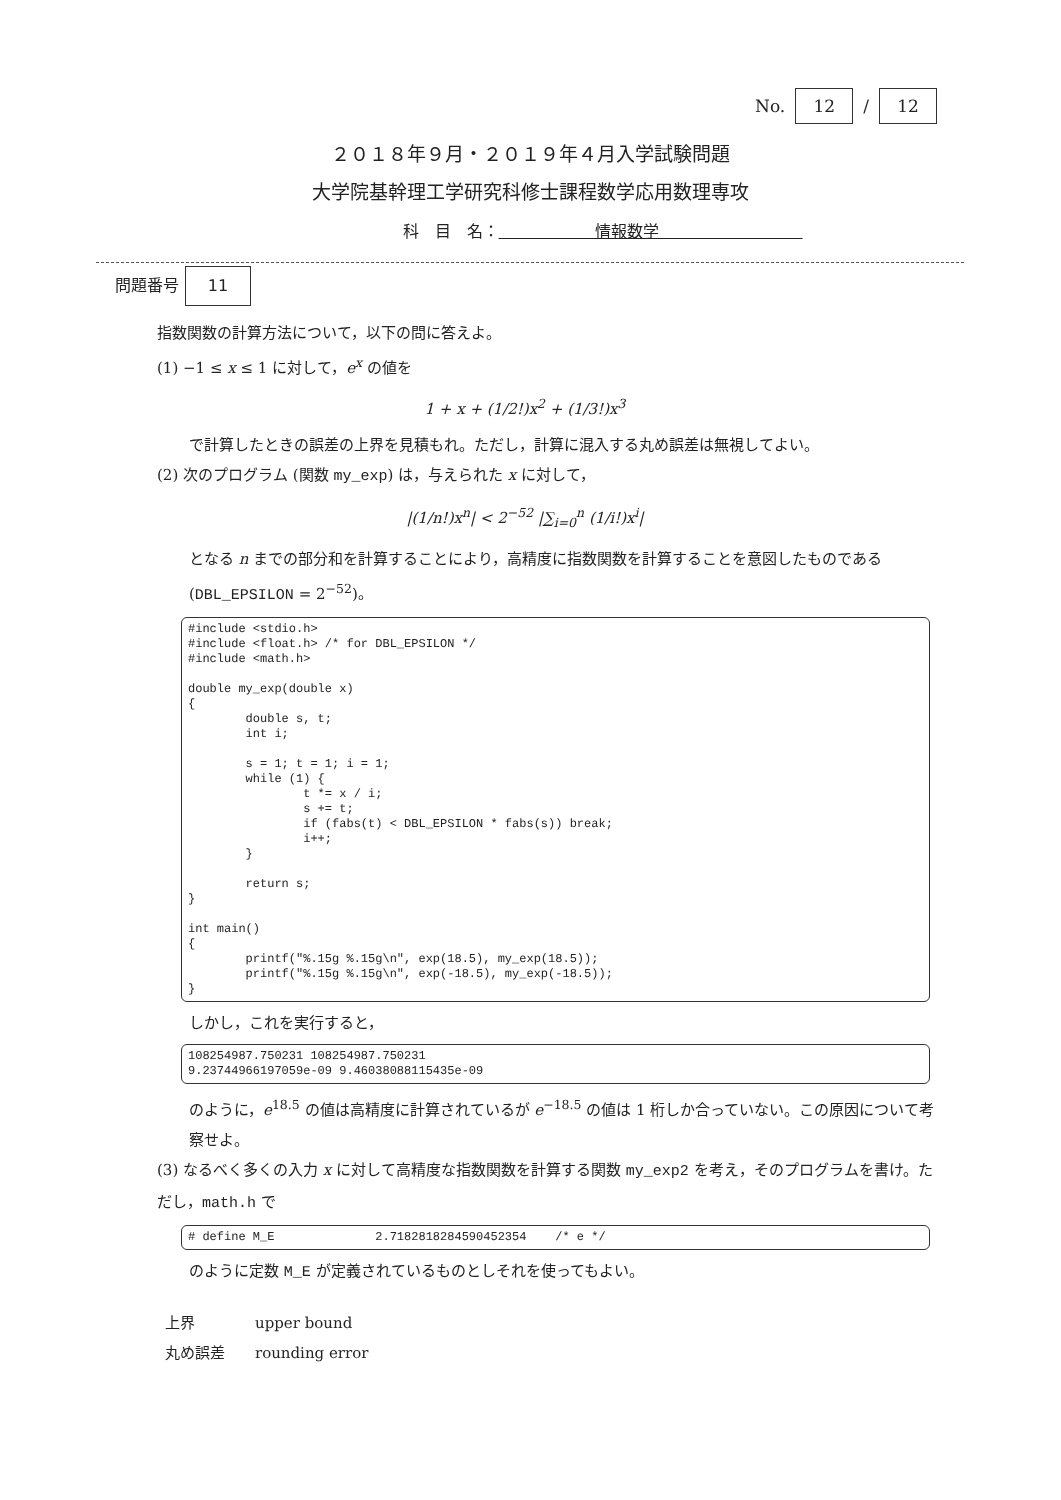No. 12 / 12
２０１８年９月・２０１９年４月入学試験問題
大学院基幹理工学研究科修士課程数学応用数理専攻
科　目　名：　　　　　　情報数学　　　　　　　　　
問題番号 11
指数関数の計算方法について，以下の問に答えよ。
(1) −1 ≤ x ≤ 1 に対して，e<sup>x</sup> の値を
1 + x + (1/2!)x<sup>2</sup> + (1/3!)x<sup>3</sup>
で計算したときの誤差の上界を見積もれ。ただし，計算に混入する丸め誤差は無視してよい。
(2) 次のプログラム (関数 my_exp) は，与えられた x に対して，
|(1/n!)x<sup>n</sup>| < 2<sup>−52</sup> |∑<sub>i=0</sub><sup>n</sup> (1/i!)x<sup>i</sup>|
となる n までの部分和を計算することにより，高精度に指数関数を計算することを意図したものである (DBL_EPSILON = 2<sup>−52</sup>)。
#include <stdio.h>
#include <float.h> /* for DBL_EPSILON */
#include <math.h>

double my_exp(double x)
{
        double s, t;
        int i;

        s = 1; t = 1; i = 1;
        while (1) {
                t *= x / i;
                s += t;
                if (fabs(t) < DBL_EPSILON * fabs(s)) break;
                i++;
        }

        return s;
}

int main()
{
        printf("%.15g %.15g\n", exp(18.5), my_exp(18.5));
        printf("%.15g %.15g\n", exp(-18.5), my_exp(-18.5));
}
しかし，これを実行すると，
108254987.750231 108254987.750231
9.23744966197059e-09 9.46038088115435e-09
のように，e<sup>18.5</sup> の値は高精度に計算されているが e<sup>−18.5</sup> の値は 1 桁しか合っていない。この原因について考察せよ。
(3) なるべく多くの入力 x に対して高精度な指数関数を計算する関数 my_exp2 を考え，そのプログラムを書け。ただし，math.h で
# define M_E              2.7182818284590452354    /* e */
のように定数 M_E が定義されているものとしそれを使ってもよい。
上界 upper bound 丸め誤差 rounding error